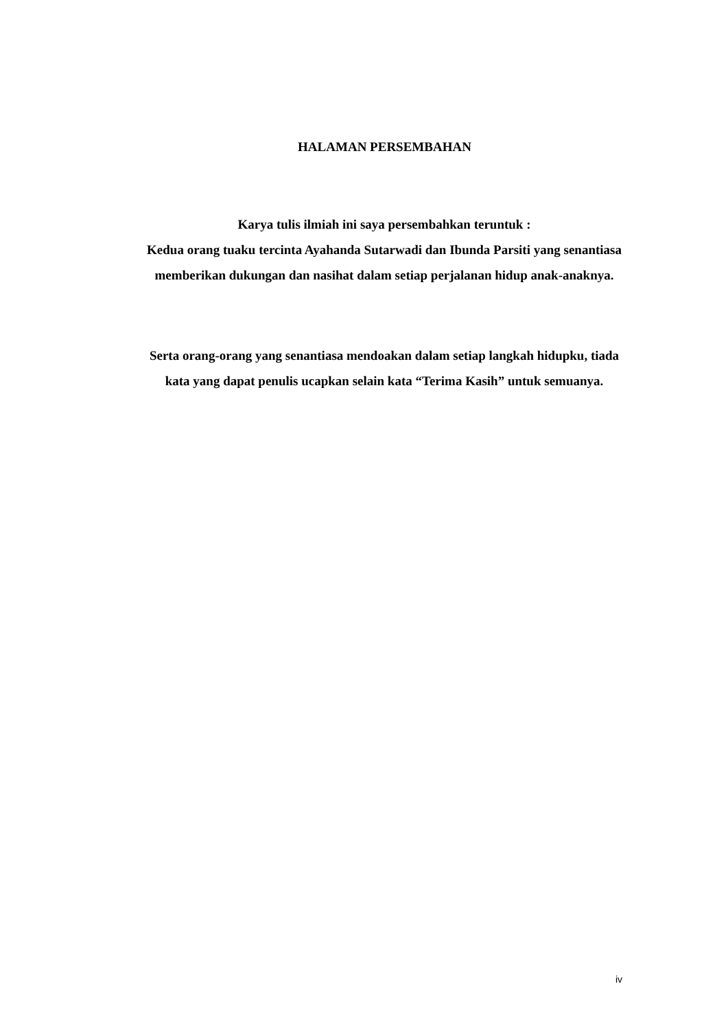HALAMAN PERSEMBAHAN
Karya tulis ilmiah ini saya persembahkan teruntuk :
Kedua orang tuaku tercinta Ayahanda Sutarwadi dan Ibunda Parsiti yang senantiasa memberikan dukungan dan nasihat dalam setiap perjalanan hidup anak-anaknya.
Serta orang-orang yang senantiasa mendoakan dalam setiap langkah hidupku, tiada kata yang dapat penulis ucapkan selain kata “Terima Kasih” untuk semuanya.
iv